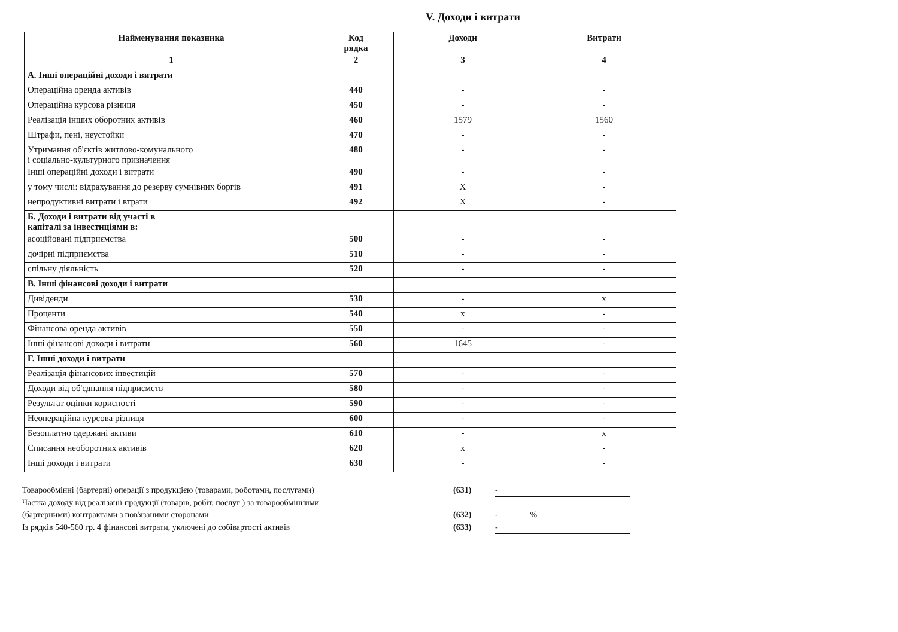V. Доходи і витрати
| Найменування показника | Код рядка | Доходи | Витрати |
| --- | --- | --- | --- |
| 1 | 2 | 3 | 4 |
| А. Інші операційні доходи і витрати | | | |
| Операційна оренда активів | 440 | - | - |
| Операційна курсова різниця | 450 | - | - |
| Реалізація інших оборотних активів | 460 | 1579 | 1560 |
| Штрафи, пені, неустойки | 470 | - | - |
| Утримання об'єктів житлово-комунального і соціально-культурного призначення | 480 | - | - |
| Інші операційні доходи і витрати | 490 | - | - |
| у тому числі: відрахування до резерву сумнівних боргів | 491 | X | - |
| непродуктивні витрати і втрати | 492 | X | - |
| Б. Доходи і витрати від участі в капіталі за інвестиціями в: | | | |
| асоційовані підприємства | 500 | - | - |
| дочірні підприємства | 510 | - | - |
| спільну діяльність | 520 | - | - |
| В. Інші фінансові доходи і витрати | | | |
| Дивіденди | 530 | - | x |
| Проценти | 540 | x | - |
| Фінансова оренда активів | 550 | - | - |
| Інші фінансові доходи і витрати | 560 | 1645 | - |
| Г. Інші доходи і витрати | | | |
| Реалізація фінансових інвестицій | 570 | - | - |
| Доходи від об'єднання підприємств | 580 | - | - |
| Результат оцінки корисності | 590 | - | - |
| Неопераційна курсова різниця | 600 | - | - |
| Безоплатно одержані активи | 610 | - | x |
| Списання необоротних активів | 620 | x | - |
| Інші доходи і витрати | 630 | - | - |
Товарообмінні (бартерні) операції з продукцією (товарами, роботами, послугами) (631) -
Частка доходу від реалізації продукції (товарів, робіт, послуг ) за товарообмінними
(бартерними) контрактами з пов'язаними сторонами (632) - %
Із рядків 540-560 гр. 4 фінансові витрати, уключені до собівартості активів (633) -